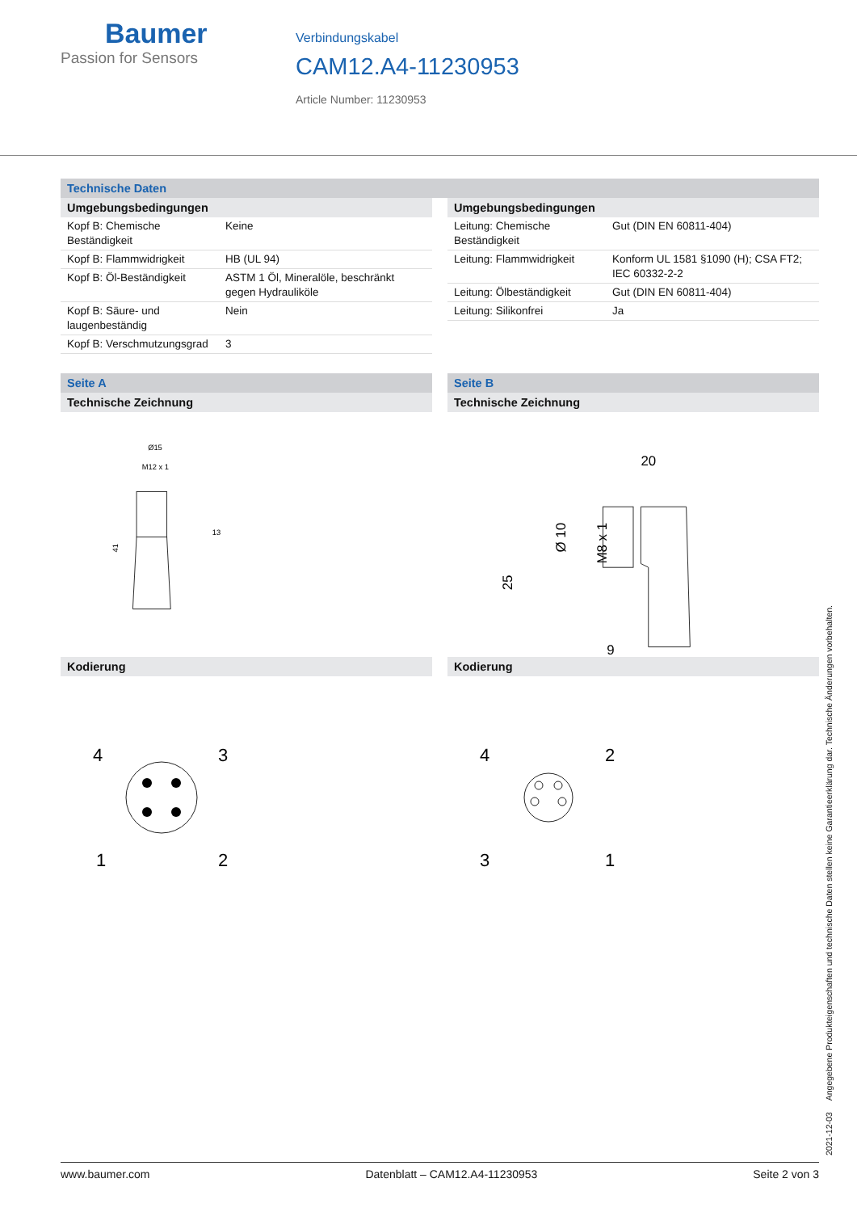Baumer
Passion for Sensors
Verbindungskabel
CAM12.A4-11230953
Article Number: 11230953
Technische Daten
Umgebungsbedingungen
| Kopf B: Chemische Beständigkeit | Keine |
| Kopf B: Flammwidrigkeit | HB (UL 94) |
| Kopf B: Öl-Beständigkeit | ASTM 1 Öl, Mineralöle, beschränkt gegen Hydrauliköle |
| Kopf B: Säure- und laugenbeständig | Nein |
| Kopf B: Verschmutzungsgrad | 3 |
Umgebungsbedingungen
| Leitung: Chemische Beständigkeit | Gut (DIN EN 60811-404) |
| Leitung: Flammwidrigkeit | Konform UL 1581 §1090 (H); CSA FT2; IEC 60332-2-2 |
| Leitung: Ölbeständigkeit | Gut (DIN EN 60811-404) |
| Leitung: Silikonfrei | Ja |
Seite A
Technische Zeichnung
Ø15
M12 x 1
41
13
Kodierung
4
3
1
2
Seite B
Technische Zeichnung
20
25
Ø 10
M8 x 1
9
Kodierung
4
2
3
1
2021-12-03 Angegebene Produkteigenschaften und technische Daten stellen keine Garantieerklärung dar. Technische Änderungen vorbehalten.
www.baumer.com Datenblatt – CAM12.A4-11230953 Seite 2 von 3